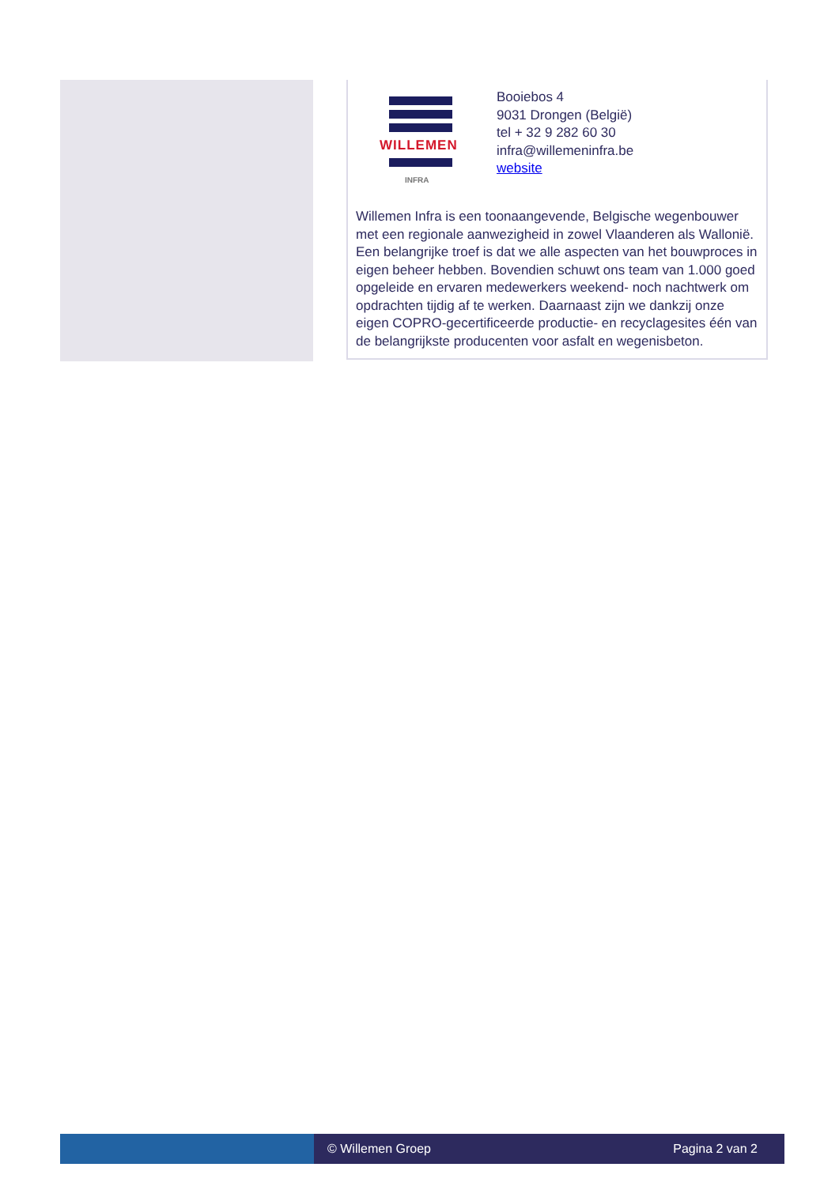WILLEMEN
INFRA
Booiebos 4
9031 Drongen (België)
tel + 32 9 282 60 30
infra@willemeninfra.be
website
Willemen Infra is een toonaangevende, Belgische wegenbouwer met een regionale aanwezigheid in zowel Vlaanderen als Wallonië. Een belangrijke troef is dat we alle aspecten van het bouwproces in eigen beheer hebben. Bovendien schuwt ons team van 1.000 goed opgeleide en ervaren medewerkers weekend- noch nachtwerk om opdrachten tijdig af te werken. Daarnaast zijn we dankzij onze eigen COPRO-gecertificeerde productie- en recyclagesites één van de belangrijkste producenten voor asfalt en wegenisbeton.
© Willemen Groep Pagina 2 van 2